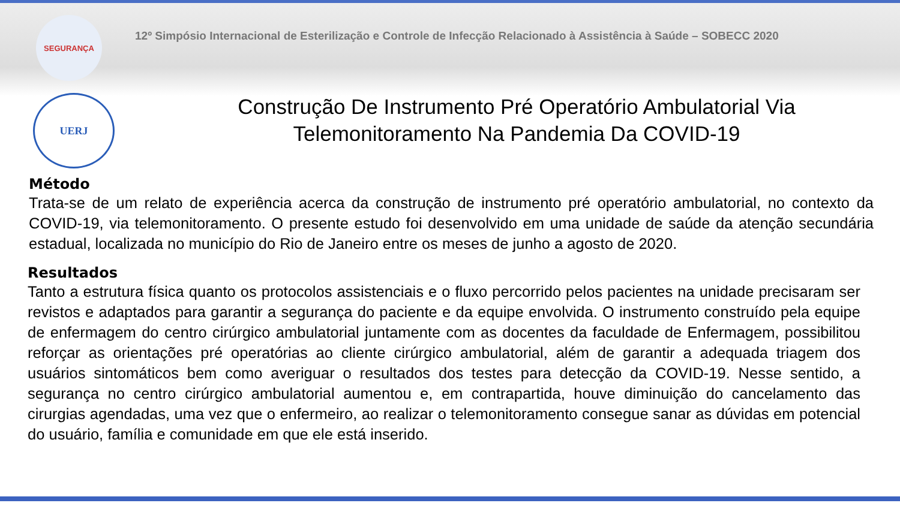SEGURANÇA
12º Simpósio Internacional de Esterilização e Controle de Infecção Relacionado à Assistência à Saúde – SOBECC 2020
UERJ
Construção De Instrumento Pré Operatório Ambulatorial Via Telemonitoramento Na Pandemia Da COVID-19
Método
Trata-se de um relato de experiência acerca da construção de instrumento pré operatório ambulatorial, no contexto da COVID-19, via telemonitoramento. O presente estudo foi desenvolvido em uma unidade de saúde da atenção secundária estadual, localizada no município do Rio de Janeiro entre os meses de junho a agosto de 2020.
Resultados
Tanto a estrutura física quanto os protocolos assistenciais e o fluxo percorrido pelos pacientes na unidade precisaram ser revistos e adaptados para garantir a segurança do paciente e da equipe envolvida. O instrumento construído pela equipe de enfermagem do centro cirúrgico ambulatorial juntamente com as docentes da faculdade de Enfermagem, possibilitou reforçar as orientações pré operatórias ao cliente cirúrgico ambulatorial, além de garantir a adequada triagem dos usuários sintomáticos bem como averiguar o resultados dos testes para detecção da COVID-19. Nesse sentido, a segurança no centro cirúrgico ambulatorial aumentou e, em contrapartida, houve diminuição do cancelamento das cirurgias agendadas, uma vez que o enfermeiro, ao realizar o telemonitoramento consegue sanar as dúvidas em potencial do usuário, família e comunidade em que ele está inserido.